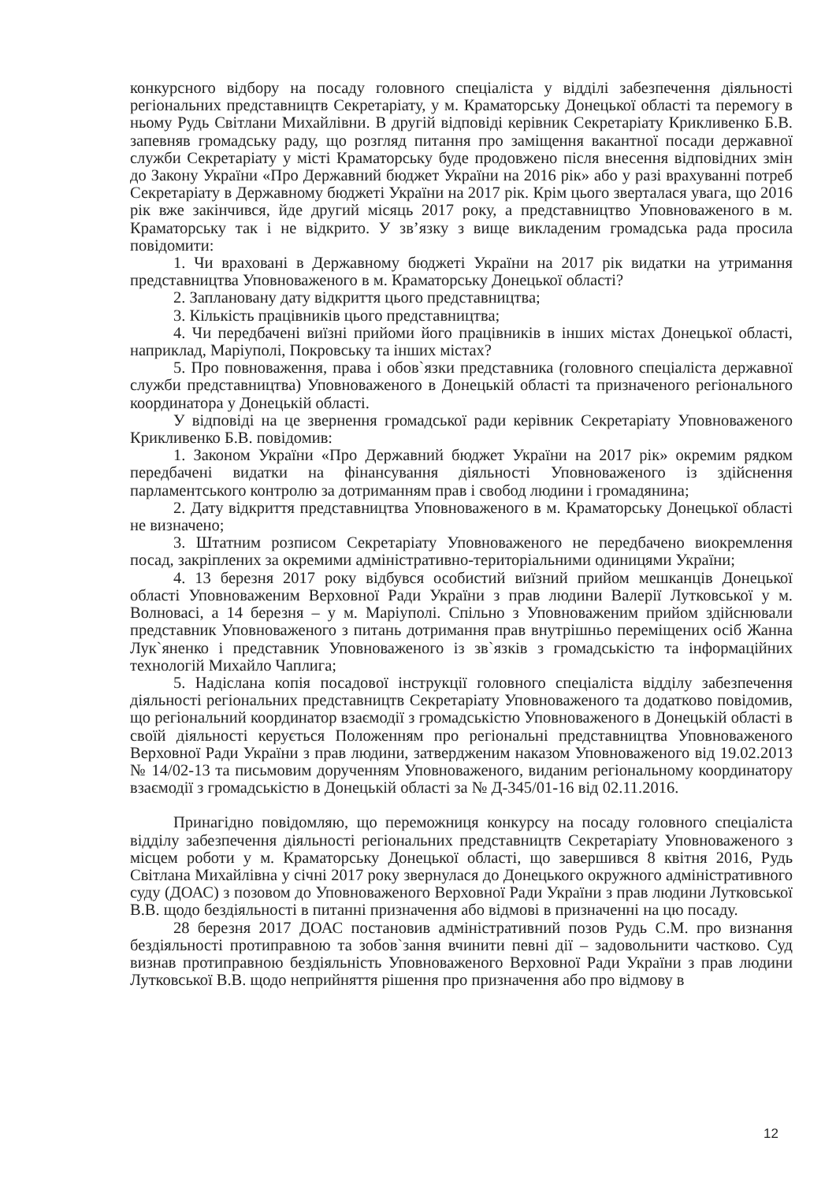конкурсного відбору на посаду головного спеціаліста у відділі забезпечення діяльності регіональних представництв Секретаріату, у м. Краматорську Донецької області та перемогу в ньому Рудь Світлани Михайлівни. В другій відповіді керівник Секретаріату Крикливенко Б.В. запевняв громадську раду, що розгляд питання про заміщення вакантної посади державної служби Секретаріату у місті Краматорську буде продовжено після внесення відповідних змін до Закону України «Про Державний бюджет України на 2016 рік» або у разі врахуванні потреб Секретаріату в Державному бюджеті України на 2017 рік. Крім цього зверталася увага, що 2016 рік вже закінчився, йде другий місяць 2017 року, а представництво Уповноваженого в м. Краматорську так і не відкрито. У зв’язку з вище викладеним громадська рада просила повідомити:
1. Чи враховані в Державному бюджеті України на 2017 рік видатки на утримання представництва Уповноваженого в м. Краматорську Донецької області?
2. Заплановану дату відкриття цього представництва;
3. Кількість працівників цього представництва;
4. Чи передбачені виїзні прийоми його працівників в інших містах Донецької області, наприклад, Маріуполі, Покровську та інших містах?
5. Про повноваження, права і обов`язки представника (головного спеціаліста державної служби представництва) Уповноваженого в Донецькій області та призначеного регіонального координатора у Донецькій області.
У відповіді на це звернення громадської ради керівник Секретаріату Уповноваженого Крикливенко Б.В. повідомив:
1. Законом України «Про Державний бюджет України на 2017 рік» окремим рядком передбачені видатки на фінансування діяльності Уповноваженого із здійснення парламентського контролю за дотриманням прав і свобод людини і громадянина;
2. Дату відкриття представництва Уповноваженого в м. Краматорську Донецької області не визначено;
3. Штатним розписом Секретаріату Уповноваженого не передбачено виокремлення посад, закріплених за окремими адміністративно-територіальними одиницями України;
4. 13 березня 2017 року відбувся особистий виїзний прийом мешканців Донецької області Уповноваженим Верховної Ради України з прав людини Валерії Лутковської у м. Волновасі, а 14 березня – у м. Маріуполі. Спільно з Уповноваженим прийом здійснювали представник Уповноваженого з питань дотримання прав внутрішньо переміщених осіб Жанна Лук`яненко і представник Уповноваженого із зв`язків з громадськістю та інформаційних технологій Михайло Чаплига;
5. Надіслана копія посадової інструкції головного спеціаліста відділу забезпечення діяльності регіональних представництв Секретаріату Уповноваженого та додатково повідомив, що регіональний координатор взаємодії з громадськістю Уповноваженого в Донецькій області в своїй діяльності керується Положенням про регіональні представництва Уповноваженого Верховної Ради України з прав людини, затвердженим наказом Уповноваженого від 19.02.2013 № 14/02-13 та письмовим дорученням Уповноваженого, виданим регіональному координатору взаємодії з громадськістю в Донецькій області за № Д-345/01-16 від 02.11.2016.
Принагідно повідомляю, що переможниця конкурсу на посаду головного спеціаліста відділу забезпечення діяльності регіональних представництв Секретаріату Уповноваженого з місцем роботи у м. Краматорську Донецької області, що завершився 8 квітня 2016, Рудь Світлана Михайлівна у січні 2017 року звернулася до Донецького окружного адміністративного суду (ДОАС) з позовом до Уповноваженого Верховної Ради України з прав людини Лутковської В.В. щодо бездіяльності в питанні призначення або відмові в призначенні на цю посаду.
28 березня 2017 ДОАС постановив адміністративний позов Рудь С.М. про визнання бездіяльності протиправною та зобов`зання вчинити певні дії – задовольнити частково. Суд визнав протиправною бездіяльність Уповноваженого Верховної Ради України з прав людини Лутковської В.В. щодо неприйняття рішення про призначення або про відмову в
12